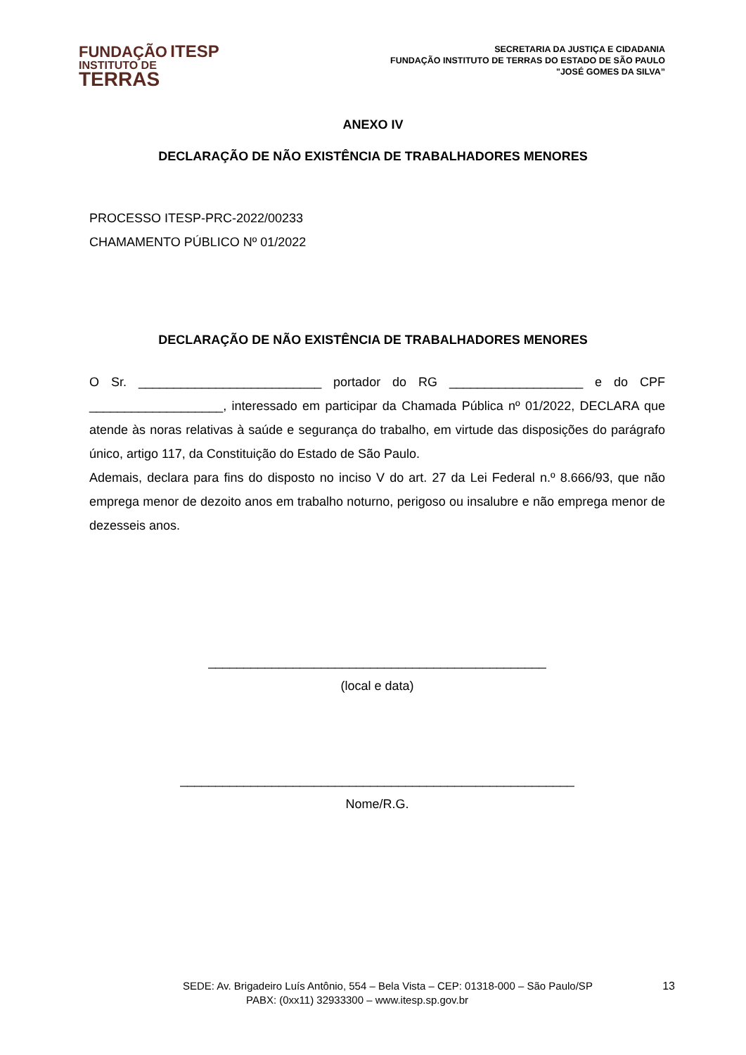FUNDAÇÃO ITESP
INSTITUTO DE
TERRAS
SECRETARIA DA JUSTIÇA E CIDADANIA
FUNDAÇÃO INSTITUTO DE TERRAS DO ESTADO DE SÃO PAULO
"JOSÉ GOMES DA SILVA”
ANEXO IV
DECLARAÇÃO DE NÃO EXISTÊNCIA DE TRABALHADORES MENORES
PROCESSO ITESP-PRC-2022/00233
CHAMAMENTO PÚBLICO Nº 01/2022
DECLARAÇÃO DE NÃO EXISTÊNCIA DE TRABALHADORES MENORES
O Sr. __________________________ portador do RG ___________________ e do CPF ___________________, interessado em participar da Chamada Pública nº 01/2022, DECLARA que atende às noras relativas à saúde e segurança do trabalho, em virtude das disposições do parágrafo único, artigo 117, da Constituição do Estado de São Paulo.
Ademais, declara para fins do disposto no inciso V do art. 27 da Lei Federal n.º 8.666/93, que não emprega menor de dezoito anos em trabalho noturno, perigoso ou insalubre e não emprega menor de dezesseis anos.
________________________________________________
(local e data)
________________________________________________________
Nome/R.G.
SEDE: Av. Brigadeiro Luís Antônio, 554 – Bela Vista – CEP: 01318-000 – São Paulo/SP 13
PABX: (0xx11) 32933300 – www.itesp.sp.gov.br